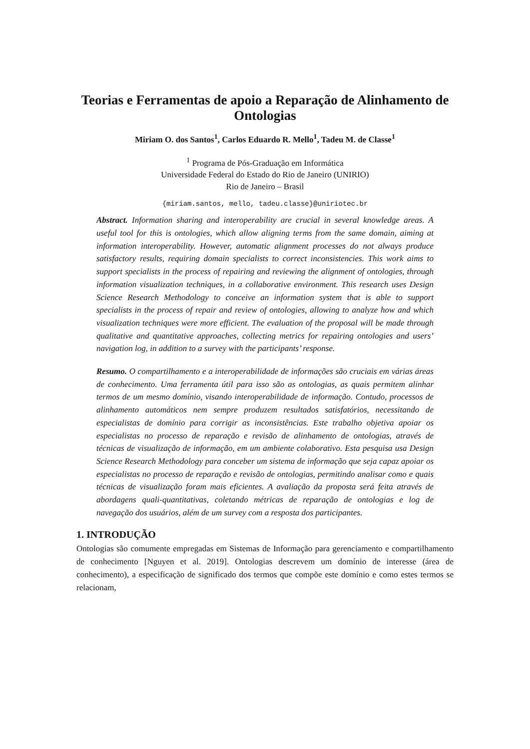Teorias e Ferramentas de apoio a Reparação de Alinhamento de Ontologias
Miriam O. dos Santos<sup>1</sup>, Carlos Eduardo R. Mello<sup>1</sup>, Tadeu M. de Classe<sup>1</sup>
<sup>1</sup> Programa de Pós-Graduação em Informática
Universidade Federal do Estado do Rio de Janeiro (UNIRIO)
Rio de Janeiro – Brasil
{miriam.santos, mello, tadeu.classe}@uniriotec.br
Abstract. Information sharing and interoperability are crucial in several knowledge areas. A useful tool for this is ontologies, which allow aligning terms from the same domain, aiming at information interoperability. However, automatic alignment processes do not always produce satisfactory results, requiring domain specialists to correct inconsistencies. This work aims to support specialists in the process of repairing and reviewing the alignment of ontologies, through information visualization techniques, in a collaborative environment. This research uses Design Science Research Methodology to conceive an information system that is able to support specialists in the process of repair and review of ontologies, allowing to analyze how and which visualization techniques were more efficient. The evaluation of the proposal will be made through qualitative and quantitative approaches, collecting metrics for repairing ontologies and users’ navigation log, in addition to a survey with the participants’ response.
Resumo. O compartilhamento e a interoperabilidade de informações são cruciais em várias áreas de conhecimento. Uma ferramenta útil para isso são as ontologias, as quais permitem alinhar termos de um mesmo domínio, visando interoperabilidade de informação. Contudo, processos de alinhamento automáticos nem sempre produzem resultados satisfatórios, necessitando de especialistas de domínio para corrigir as inconsistências. Este trabalho objetiva apoiar os especialistas no processo de reparação e revisão de alinhamento de ontologias, através de técnicas de visualização de informação, em um ambiente colaborativo. Esta pesquisa usa Design Science Research Methodology para conceber um sistema de informação que seja capaz apoiar os especialistas no processo de reparação e revisão de ontologias, permitindo analisar como e quais técnicas de visualização foram mais eficientes. A avaliação da proposta será feita através de abordagens quali-quantitativas, coletando métricas de reparação de ontologias e log de navegação dos usuários, além de um survey com a resposta dos participantes.
1. INTRODUÇÃO
Ontologias são comumente empregadas em Sistemas de Informação para gerenciamento e compartilhamento de conhecimento [Nguyen et al. 2019]. Ontologias descrevem um domínio de interesse (área de conhecimento), a especificação de significado dos termos que compõe este domínio e como estes termos se relacionam,